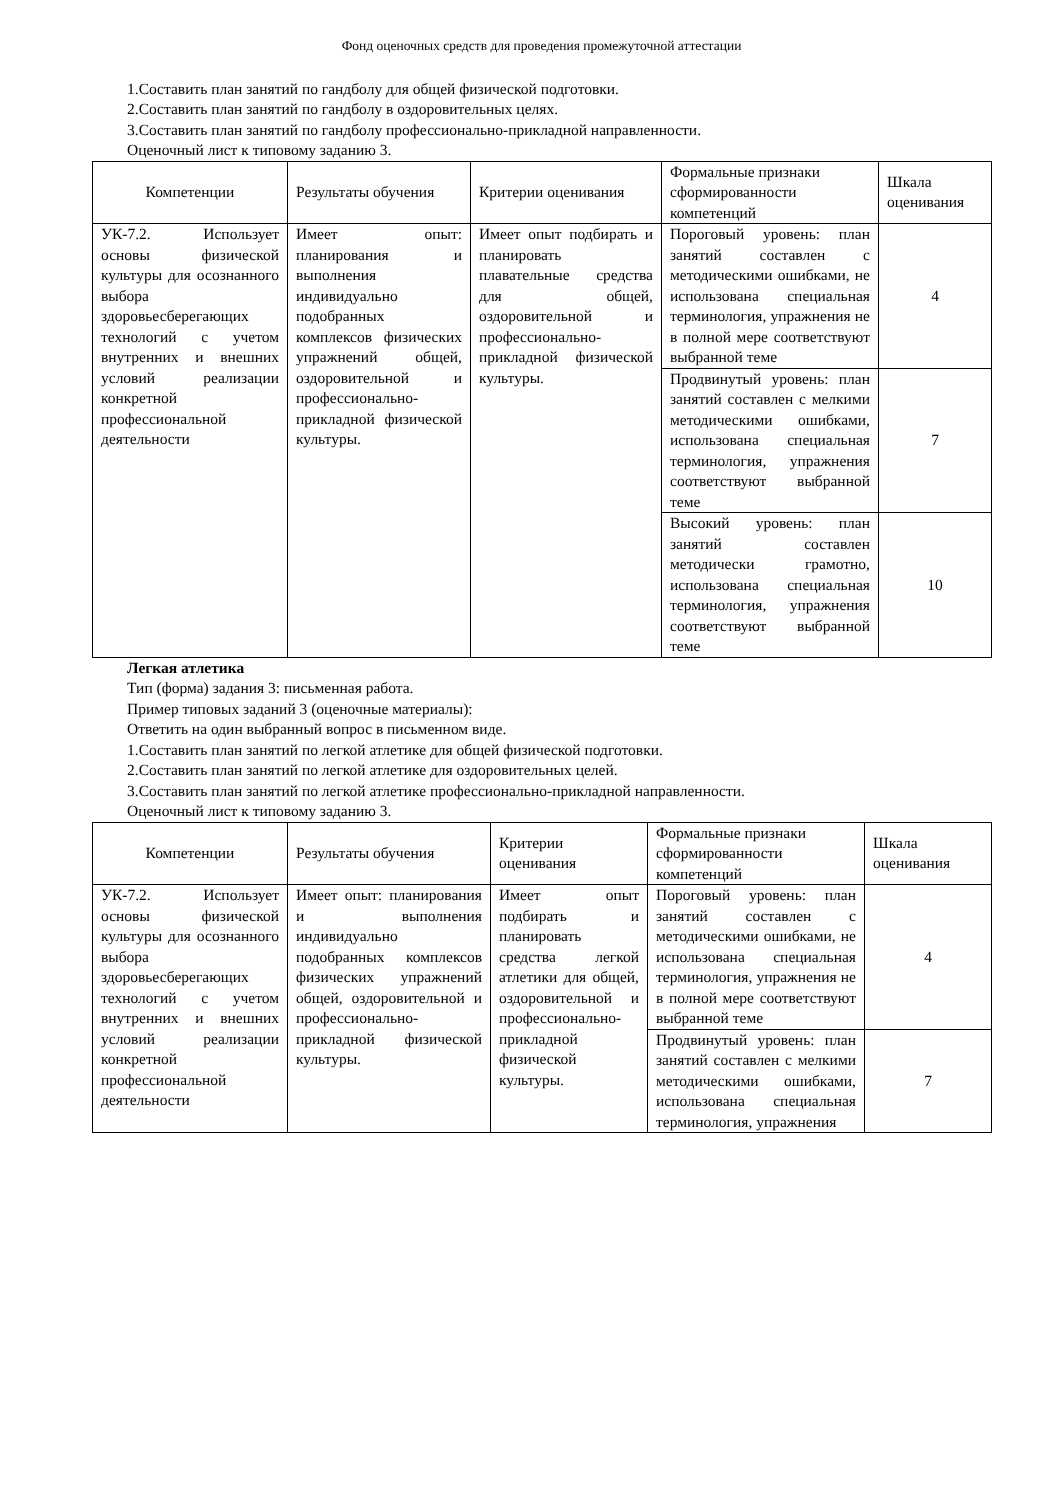Фонд оценочных средств для проведения промежуточной аттестации
1.Составить план занятий по гандболу для общей физической подготовки.
2.Составить план занятий по гандболу в оздоровительных целях.
3.Составить план занятий по гандболу профессионально-прикладной направленности.
Оценочный лист к типовому заданию 3.
| Компетенции | Результаты обучения | Критерии оценивания | Формальные признаки сформированности компетенций | Шкала оценивания |
| --- | --- | --- | --- | --- |
| УК-7.2. Использует основы физической культуры для осознанного выбора здоровьесберегающих технологий с учетом внутренних и внешних условий реализации конкретной профессиональной деятельности | Имеет опыт: планирования и выполнения индивидуально подобранных комплексов физических упражнений общей, оздоровительной и профессионально-прикладной физической культуры. | Имеет опыт подбирать и планировать плавательные средства для общей, оздоровительной и профессионально-прикладной физической культуры. | Пороговый уровень: план занятий составлен с методическими ошибками, не использована специальная терминология, упражнения не в полной мере соответствуют выбранной теме | 4 |
| | | | Продвинутый уровень: план занятий составлен с мелкими методическими ошибками, использована специальная терминология, упражнения соответствуют выбранной теме | 7 |
| | | | Высокий уровень: план занятий составлен методически грамотно, использована специальная терминология, упражнения соответствуют выбранной теме | 10 |
Легкая атлетика
Тип (форма) задания 3: письменная работа.
Пример типовых заданий 3 (оценочные материалы):
Ответить на один выбранный вопрос в письменном виде.
1.Составить план занятий по легкой атлетике для общей физической подготовки.
2.Составить план занятий по легкой атлетике для оздоровительных целей.
3.Составить план занятий по легкой атлетике профессионально-прикладной направленности.
Оценочный лист к типовому заданию 3.
| Компетенции | Результаты обучения | Критерии оценивания | Формальные признаки сформированности компетенций | Шкала оценивания |
| --- | --- | --- | --- | --- |
| УК-7.2. Использует основы физической культуры для осознанного выбора здоровьесберегающих технологий с учетом внутренних и внешних условий реализации конкретной профессиональной деятельности | Имеет опыт: планирования и выполнения индивидуально подобранных комплексов физических упражнений общей, оздоровительной и профессионально-прикладной физической культуры. | Имеет опыт подбирать и планировать средства легкой атлетики для общей, оздоровительной и профессионально-прикладной физической культуры. | Пороговый уровень: план занятий составлен с методическими ошибками, не использована специальная терминология, упражнения не в полной мере соответствуют выбранной теме | 4 |
| | | | Продвинутый уровень: план занятий составлен с мелкими методическими ошибками, использована специальная терминология, упражнения | 7 |